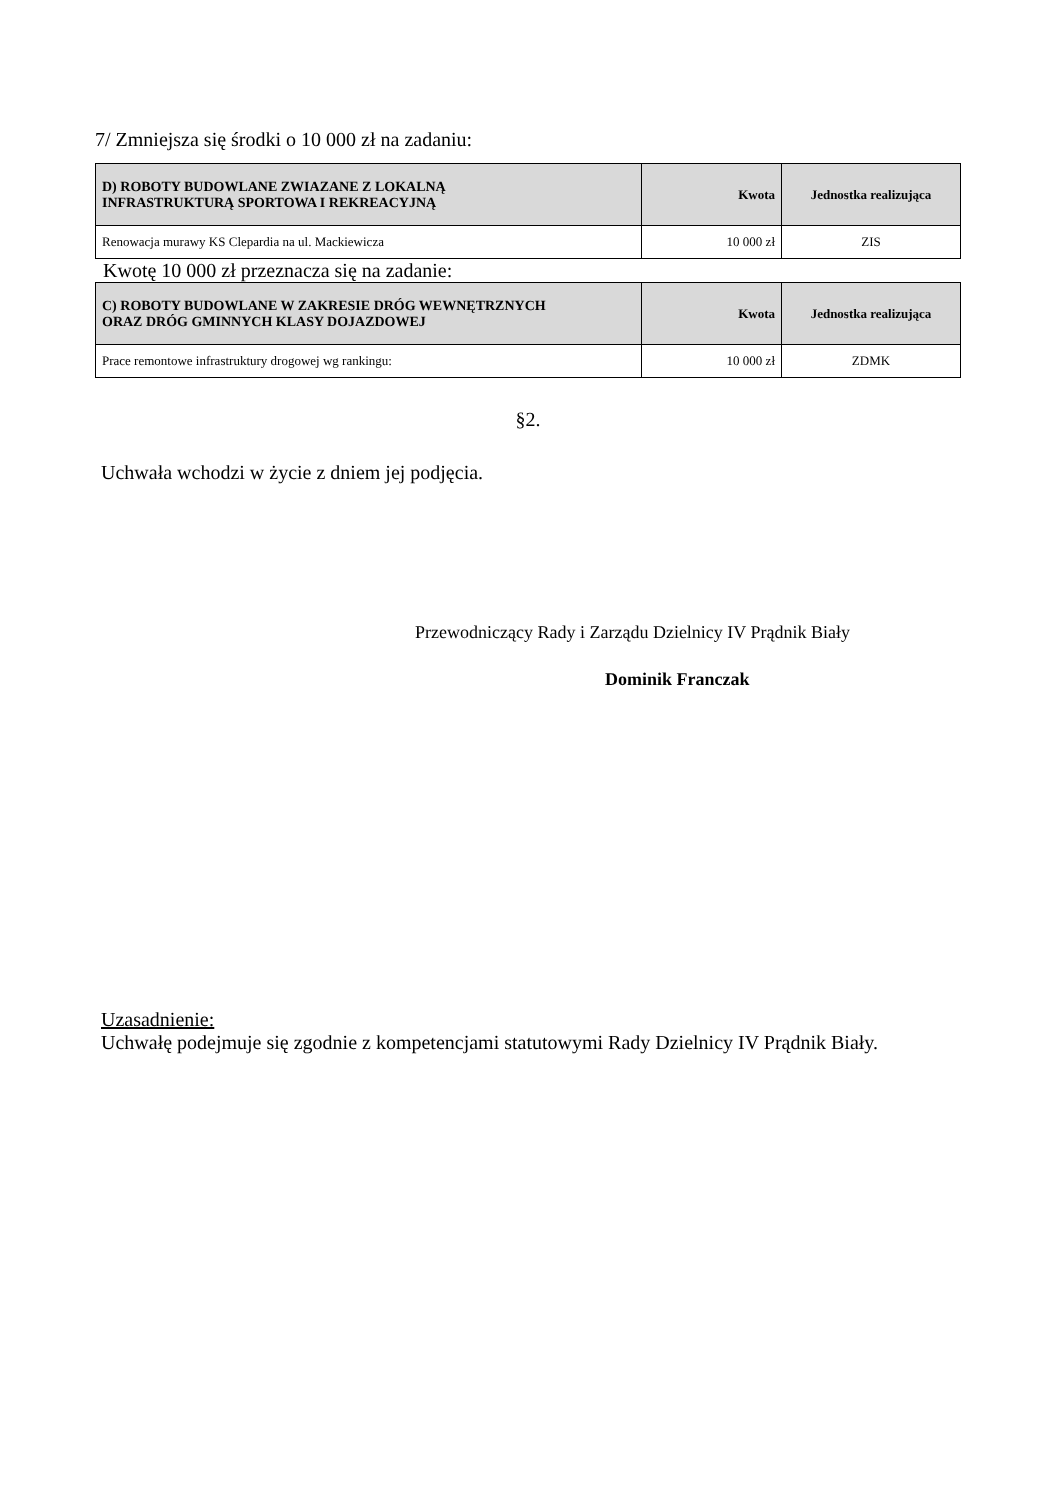7/ Zmniejsza się środki o 10 000 zł na zadaniu:
| D) ROBOTY BUDOWLANE ZWIAZANE Z LOKALNĄ INFRASTRUKTURĄ SPORTOWA I REKREACYJNĄ | Kwota | Jednostka realizująca |
| --- | --- | --- |
| Renowacja murawy KS Clepardia na ul. Mackiewicza | 10 000 zł | ZIS |
Kwotę 10 000 zł przeznacza się na zadanie:
| C) ROBOTY BUDOWLANE W ZAKRESIE DRÓG WEWNĘTRZNYCH ORAZ DRÓG GMINNYCH KLASY DOJAZDOWEJ | Kwota | Jednostka realizująca |
| --- | --- | --- |
| Prace remontowe infrastruktury drogowej wg rankingu: | 10 000 zł | ZDMK |
§2.
Uchwała wchodzi w życie z dniem jej podjęcia.
Przewodniczący Rady i Zarządu Dzielnicy IV Prądnik Biały
Dominik Franczak
Uzasadnienie:
Uchwałę podejmuje się zgodnie z kompetencjami statutowymi Rady Dzielnicy IV Prądnik Biały.